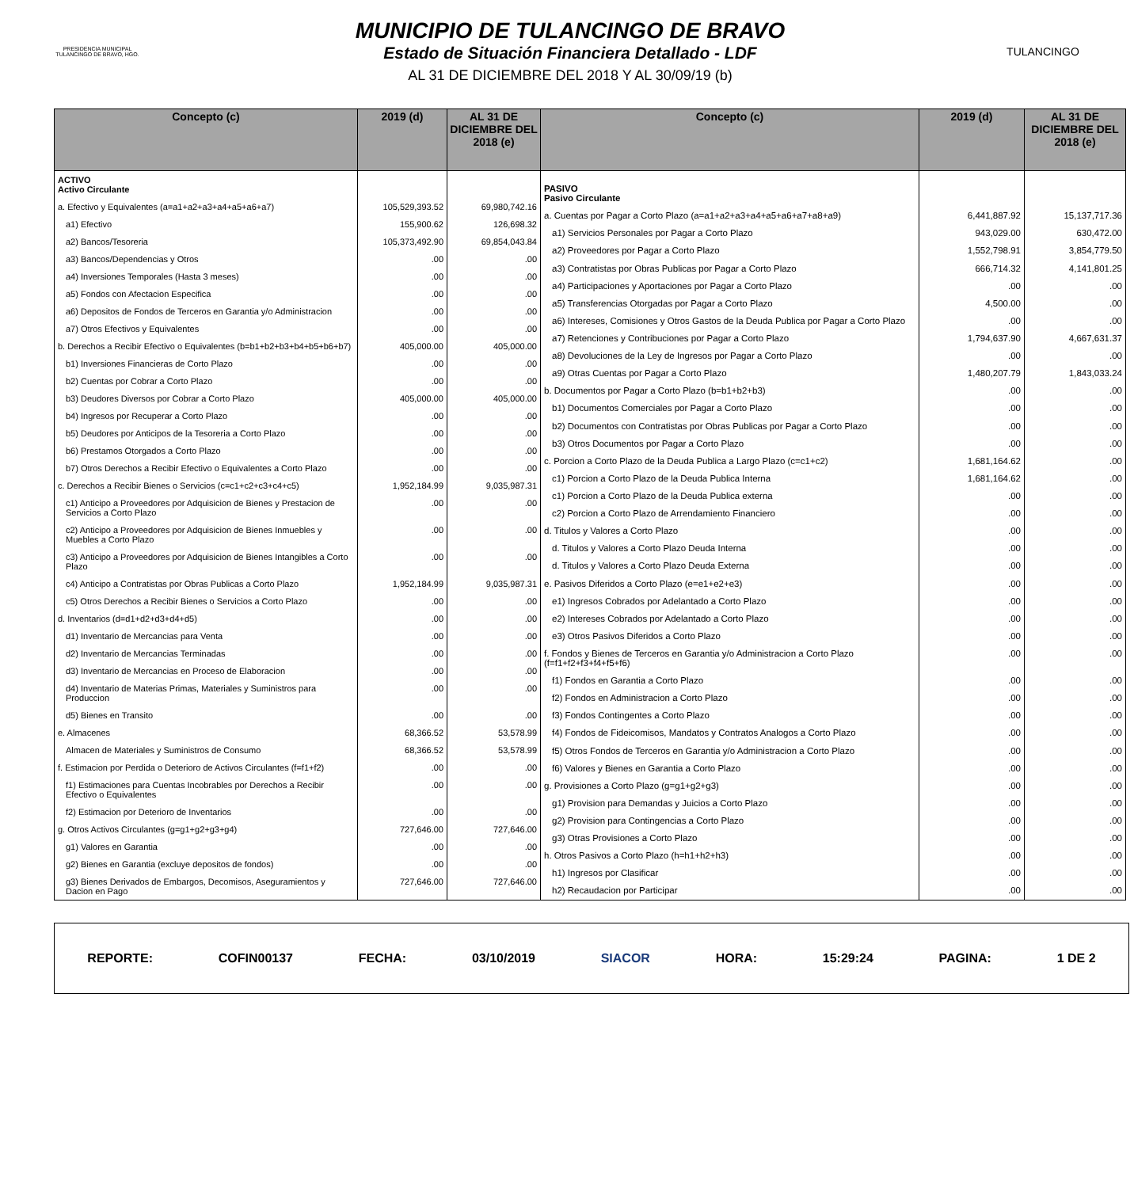PRESIDENCIA MUNICIPAL
TULANCINGO DE BRAVO, HGO.
MUNICIPIO DE TULANCINGO DE BRAVO
Estado de Situación Financiera Detallado - LDF
AL 31 DE DICIEMBRE DEL 2018 Y AL 30/09/19 (b)
TULANCINGO
| Concepto (c) | 2019 (d) | AL 31 DE DICIEMBRE DEL 2018 (e) |
| --- | --- | --- |
| ACTIVO Activo Circulante | | |
| a. Efectivo y Equivalentes (a=a1+a2+a3+a4+a5+a6+a7) | 105,529,393.52 | 69,980,742.16 |
| a1) Efectivo | 155,900.62 | 126,698.32 |
| a2) Bancos/Tesoreria | 105,373,492.90 | 69,854,043.84 |
| a3) Bancos/Dependencias y Otros | .00 | .00 |
| a4) Inversiones Temporales (Hasta 3 meses) | .00 | .00 |
| a5) Fondos con Afectacion Especifica | .00 | .00 |
| a6) Depositos de Fondos de Terceros en Garantia y/o Administracion | .00 | .00 |
| a7) Otros Efectivos y Equivalentes | .00 | .00 |
| b. Derechos a Recibir Efectivo o Equivalentes (b=b1+b2+b3+b4+b5+b6+b7) | 405,000.00 | 405,000.00 |
| b1) Inversiones Financieras de Corto Plazo | .00 | .00 |
| b2) Cuentas por Cobrar a Corto Plazo | .00 | .00 |
| b3) Deudores Diversos por Cobrar a Corto Plazo | 405,000.00 | 405,000.00 |
| b4) Ingresos por Recuperar a Corto Plazo | .00 | .00 |
| b5) Deudores por Anticipos de la Tesoreria a Corto Plazo | .00 | .00 |
| b6) Prestamos Otorgados a Corto Plazo | .00 | .00 |
| b7) Otros Derechos a Recibir Efectivo o Equivalentes a Corto Plazo | .00 | .00 |
| c. Derechos a Recibir Bienes o Servicios (c=c1+c2+c3+c4+c5) | 1,952,184.99 | 9,035,987.31 |
| c1) Anticipo a Proveedores por Adquisicion de Bienes y Prestacion de Servicios a Corto Plazo | .00 | .00 |
| c2) Anticipo a Proveedores por Adquisicion de Bienes Inmuebles y Muebles a Corto Plazo | .00 | .00 |
| c3) Anticipo a Proveedores por Adquisicion de Bienes Intangibles a Corto Plazo | .00 | .00 |
| c4) Anticipo a Contratistas por Obras Publicas a Corto Plazo | 1,952,184.99 | 9,035,987.31 |
| c5) Otros Derechos a Recibir Bienes o Servicios a Corto Plazo | .00 | .00 |
| d. Inventarios (d=d1+d2+d3+d4+d5) | .00 | .00 |
| d1) Inventario de Mercancias para Venta | .00 | .00 |
| d2) Inventario de Mercancias Terminadas | .00 | .00 |
| d3) Inventario de Mercancias en Proceso de Elaboracion | .00 | .00 |
| d4) Inventario de Materias Primas, Materiales y Suministros para Produccion | .00 | .00 |
| d5) Bienes en Transito | .00 | .00 |
| e. Almacenes | 68,366.52 | 53,578.99 |
| Almacen de Materiales y Suministros de Consumo | 68,366.52 | 53,578.99 |
| f. Estimacion por Perdida o Deterioro de Activos Circulantes (f=f1+f2) | .00 | .00 |
| f1) Estimaciones para Cuentas Incobrables por Derechos a Recibir Efectivo o Equivalentes | .00 | .00 |
| f2) Estimacion por Deterioro de Inventarios | .00 | .00 |
| g. Otros Activos Circulantes (g=g1+g2+g3+g4) | 727,646.00 | 727,646.00 |
| g1) Valores en Garantia | .00 | .00 |
| g2) Bienes en Garantia (excluye depositos de fondos) | .00 | .00 |
| g3) Bienes Derivados de Embargos, Decomisos, Aseguramientos y Dacion en Pago | 727,646.00 | 727,646.00 |
| Concepto (c) | 2019 (d) | AL 31 DE DICIEMBRE DEL 2018 (e) |
| --- | --- | --- |
| PASIVO Pasivo Circulante | | |
| a. Cuentas por Pagar a Corto Plazo (a=a1+a2+a3+a4+a5+a6+a7+a8+a9) | 6,441,887.92 | 15,137,717.36 |
| a1) Servicios Personales por Pagar a Corto Plazo | 943,029.00 | 630,472.00 |
| a2) Proveedores por Pagar a Corto Plazo | 1,552,798.91 | 3,854,779.50 |
| a3) Contratistas por Obras Publicas por Pagar a Corto Plazo | 666,714.32 | 4,141,801.25 |
| a4) Participaciones y Aportaciones por Pagar a Corto Plazo | .00 | .00 |
| a5) Transferencias Otorgadas por Pagar a Corto Plazo | 4,500.00 | .00 |
| a6) Intereses, Comisiones y Otros Gastos de la Deuda Publica por Pagar a Corto Plazo | .00 | .00 |
| a7) Retenciones y Contribuciones por Pagar a Corto Plazo | 1,794,637.90 | 4,667,631.37 |
| a8) Devoluciones de la Ley de Ingresos por Pagar a Corto Plazo | .00 | .00 |
| a9) Otras Cuentas por Pagar a Corto Plazo | 1,480,207.79 | 1,843,033.24 |
| b. Documentos por Pagar a Corto Plazo (b=b1+b2+b3) | .00 | .00 |
| b1) Documentos Comerciales por Pagar a Corto Plazo | .00 | .00 |
| b2) Documentos con Contratistas por Obras Publicas por Pagar a Corto Plazo | .00 | .00 |
| b3) Otros Documentos por Pagar a Corto Plazo | .00 | .00 |
| c. Porcion a Corto Plazo de la Deuda Publica a Largo Plazo (c=c1+c2) | 1,681,164.62 | .00 |
| c1) Porcion a Corto Plazo de la Deuda Publica Interna | 1,681,164.62 | .00 |
| c1) Porcion a Corto Plazo de la Deuda Publica externa | .00 | .00 |
| c2) Porcion a Corto Plazo de Arrendamiento Financiero | .00 | .00 |
| d. Titulos y Valores a Corto Plazo | .00 | .00 |
| d. Titulos y Valores a Corto Plazo Deuda Interna | .00 | .00 |
| d. Titulos y Valores a Corto Plazo Deuda Externa | .00 | .00 |
| e. Pasivos Diferidos a Corto Plazo (e=e1+e2+e3) | .00 | .00 |
| e1) Ingresos Cobrados por Adelantado a Corto Plazo | .00 | .00 |
| e2) Intereses Cobrados por Adelantado a Corto Plazo | .00 | .00 |
| e3) Otros Pasivos Diferidos a Corto Plazo | .00 | .00 |
| f. Fondos y Bienes de Terceros en Garantia y/o Administracion a Corto Plazo (f=f1+f2+f3+f4+f5+f6) | .00 | .00 |
| f1) Fondos en Garantia a Corto Plazo | .00 | .00 |
| f2) Fondos en Administracion a Corto Plazo | .00 | .00 |
| f3) Fondos Contingentes a Corto Plazo | .00 | .00 |
| f4) Fondos de Fideicomisos, Mandatos y Contratos Analogos a Corto Plazo | .00 | .00 |
| f5) Otros Fondos de Terceros en Garantia y/o Administracion a Corto Plazo | .00 | .00 |
| f6) Valores y Bienes en Garantia a Corto Plazo | .00 | .00 |
| g. Provisiones a Corto Plazo (g=g1+g2+g3) | .00 | .00 |
| g1) Provision para Demandas y Juicios a Corto Plazo | .00 | .00 |
| g2) Provision para Contingencias a Corto Plazo | .00 | .00 |
| g3) Otras Provisiones a Corto Plazo | .00 | .00 |
| h. Otros Pasivos a Corto Plazo (h=h1+h2+h3) | .00 | .00 |
| h1) Ingresos por Clasificar | .00 | .00 |
| h2) Recaudacion por Participar | .00 | .00 |
REPORTE: COFIN00137 FECHA: 03/10/2019 SIACOR HORA: 15:29:24 PAGINA: 1 DE 2